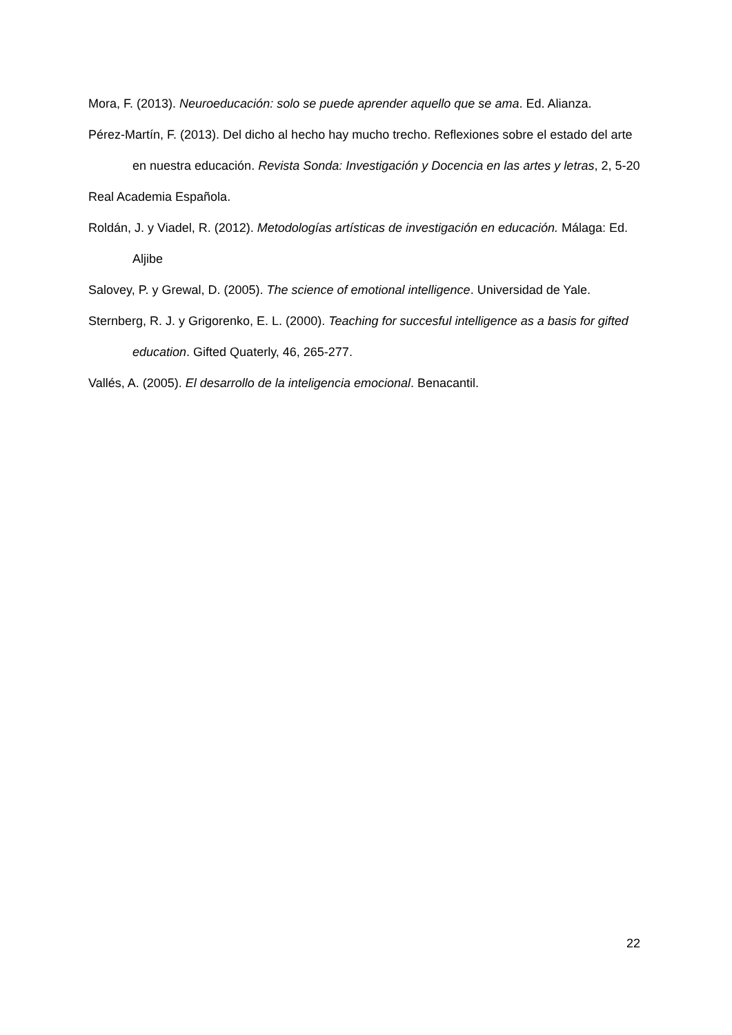Mora, F. (2013). Neuroeducación: solo se puede aprender aquello que se ama. Ed. Alianza.
Pérez-Martín, F. (2013). Del dicho al hecho hay mucho trecho. Reflexiones sobre el estado del arte en nuestra educación. Revista Sonda: Investigación y Docencia en las artes y letras, 2, 5-20
Real Academia Española.
Roldán, J. y Viadel, R. (2012). Metodologías artísticas de investigación en educación. Málaga: Ed. Aljibe
Salovey, P. y Grewal, D. (2005). The science of emotional intelligence. Universidad de Yale.
Sternberg, R. J. y Grigorenko, E. L. (2000). Teaching for succesful intelligence as a basis for gifted education. Gifted Quaterly, 46, 265-277.
Vallés, A. (2005). El desarrollo de la inteligencia emocional. Benacantil.
22